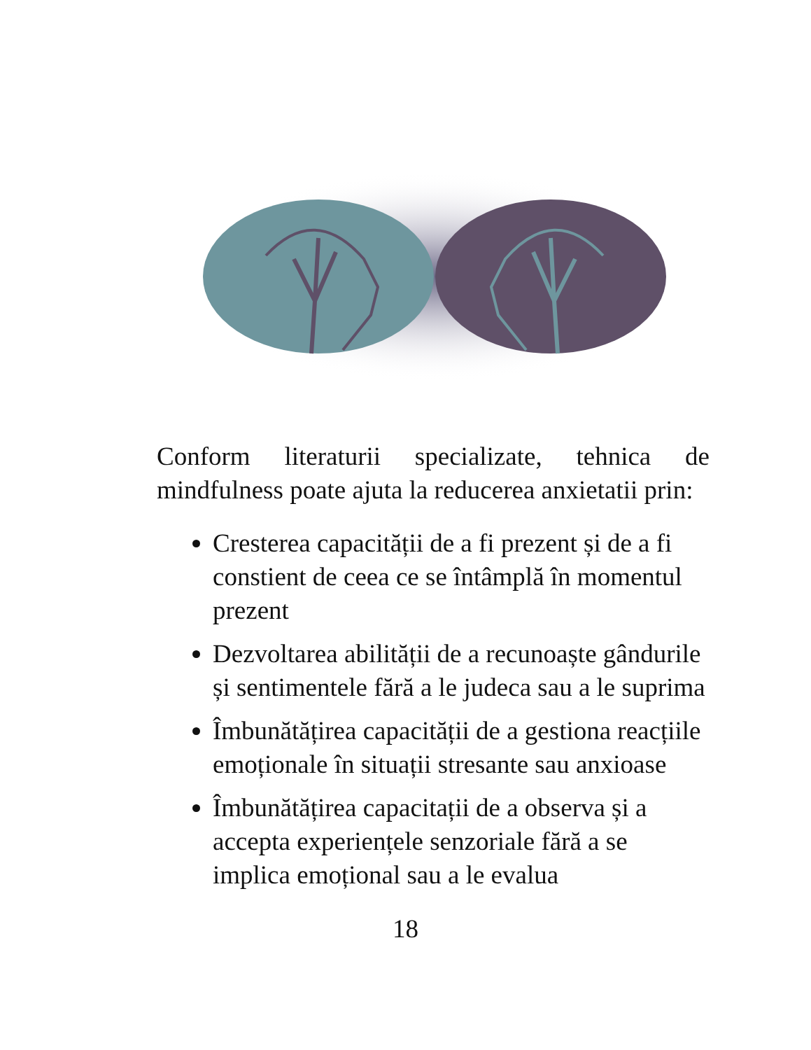Conform literaturii specializate, tehnica de mindfulness poate ajuta la reducerea anxietatii prin:
Cresterea capacității de a fi prezent și de a fi constient de ceea ce se întâmplă în momentul prezent
Dezvoltarea abilității de a recunoaște gândurile și sentimentele fără a le judeca sau a le suprima
Îmbunătățirea capacității de a gestiona reacțiile emoționale în situații stresante sau anxioase
Îmbunătățirea capacitații de a observa și a accepta experiențele senzoriale fără a se implica emoțional sau a le evalua
18